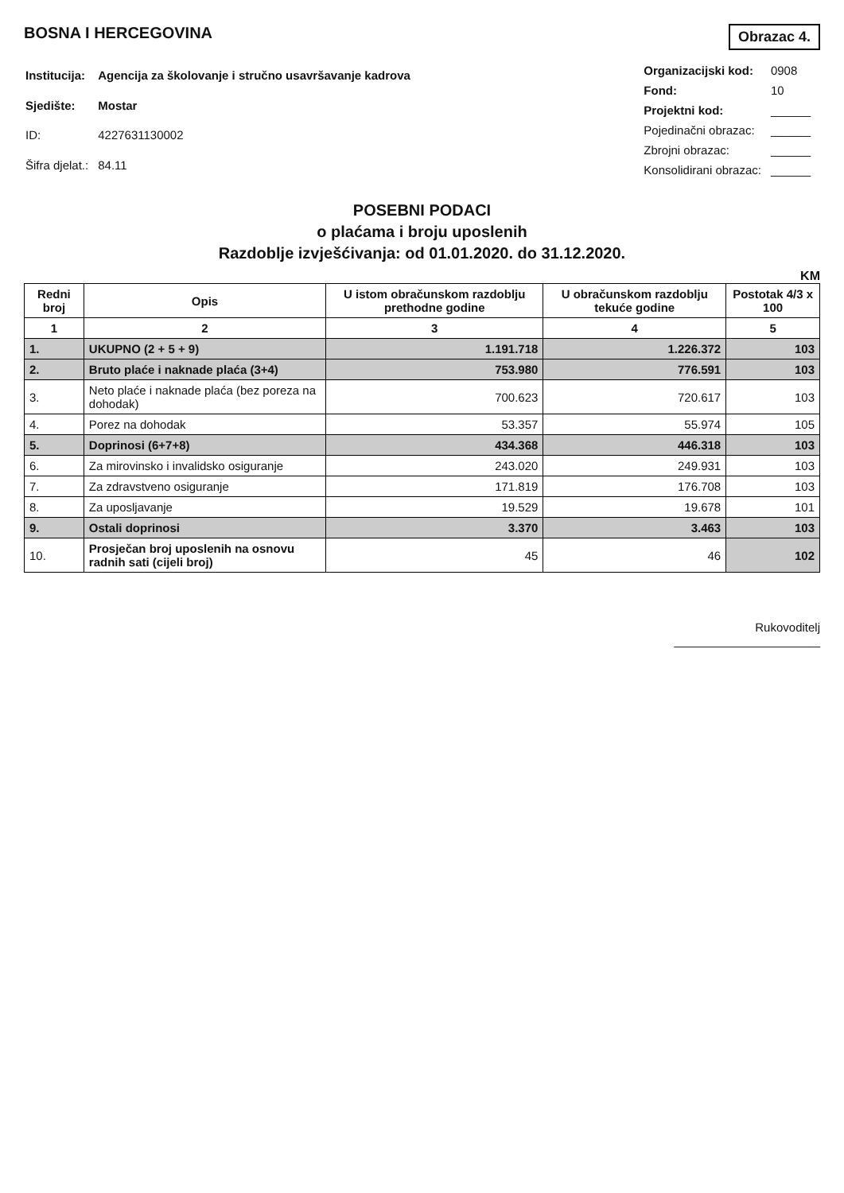BOSNA I HERCEGOVINA
Obrazac 4.
| Institucija: | Agencija za školovanje i stručno usavršavanje kadrova |
| Sjedište: | Mostar |
| ID: | 4227631130002 |
| Šifra djelat.: | 84.11 |
| Organizacijski kod: | 0908 |
| Fond: | 10 |
| Projektni kod: | ______ |
| Pojedinačni obrazac: | ______ |
| Zbrojni obrazac: | ______ |
| Konsolidirani obrazac: | ______ |
POSEBNI PODACI
o plaćama i broju uposlenih
Razdoblje izvješćivanja: od 01.01.2020. do 31.12.2020.
KM
| Redni broj | Opis | U istom obračunskom razdoblju prethodne godine | U obračunskom razdoblju tekuće godine | Postotak 4/3 x 100 |
| --- | --- | --- | --- | --- |
| 1 | 2 | 3 | 4 | 5 |
| 1. | UKUPNO (2 + 5 + 9) | 1.191.718 | 1.226.372 | 103 |
| 2. | Bruto plaće i naknade plaća (3+4) | 753.980 | 776.591 | 103 |
| 3. | Neto plaće i naknade plaća (bez poreza na dohodak) | 700.623 | 720.617 | 103 |
| 4. | Porez na dohodak | 53.357 | 55.974 | 105 |
| 5. | Doprinosi (6+7+8) | 434.368 | 446.318 | 103 |
| 6. | Za mirovinsko i invalidsko osiguranje | 243.020 | 249.931 | 103 |
| 7. | Za zdravstveno osiguranje | 171.819 | 176.708 | 103 |
| 8. | Za uposljavanje | 19.529 | 19.678 | 101 |
| 9. | Ostali doprinosi | 3.370 | 3.463 | 103 |
| 10. | Prosječan broj uposlenih na osnovu radnih sati (cijeli broj) | 45 | 46 | 102 |
Rukovoditelj
______________________